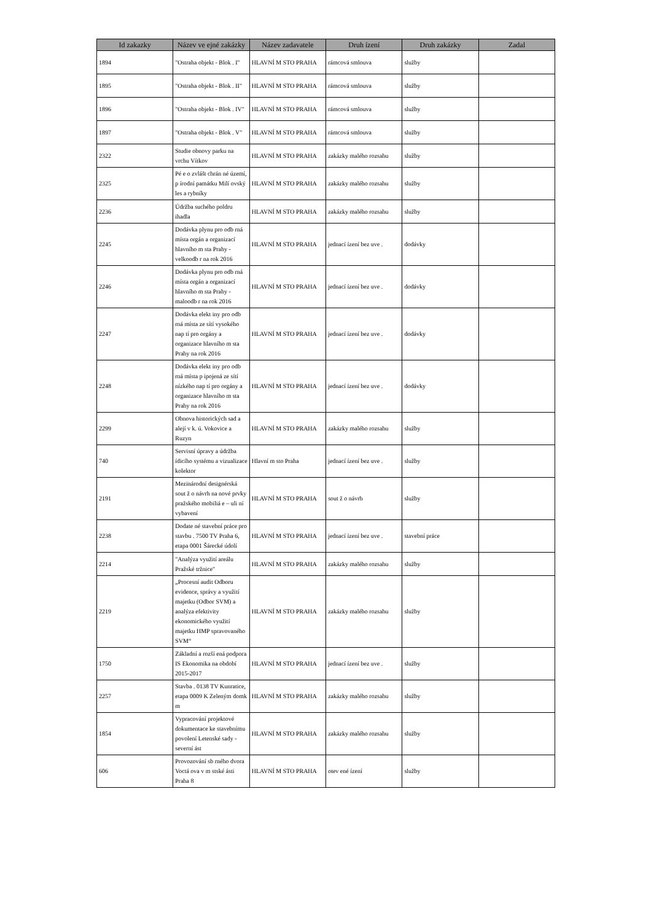| Id zakazky | Název ve ejné zakázky | Název zadavatele | Druh ízení | Druh zakázky | Zadal |
| --- | --- | --- | --- | --- | --- |
| 1894 | "Ostraha objekt - Blok . I" | HLAVNÍ M STO PRAHA | rámcová smlouva | služby | |
| 1895 | "Ostraha objekt - Blok . II" | HLAVNÍ M STO PRAHA | rámcová smlouva | služby | |
| 1896 | "Ostraha objekt - Blok . IV" | HLAVNÍ M STO PRAHA | rámcová smlouva | služby | |
| 1897 | "Ostraha objekt - Blok . V" | HLAVNÍ M STO PRAHA | rámcová smlouva | služby | |
| 2322 | Studie obnovy parku na vrchu Vítkov | HLAVNÍ M STO PRAHA | zakázky malého rozsahu | služby | |
| 2325 | Pé e o zvlášt chrán né území, p írodní památku Milí ovský les a rybníky | HLAVNÍ M STO PRAHA | zakázky malého rozsahu | služby | |
| 2236 | Údržba suchého poldru ihadla | HLAVNÍ M STO PRAHA | zakázky malého rozsahu | služby | |
| 2245 | Dodávka plynu pro odb rná místa orgán a organizací hlavního m sta Prahy - velkoodb r na rok 2016 | HLAVNÍ M STO PRAHA | jednací ízení bez uve . | dodávky | |
| 2246 | Dodávka plynu pro odb rná místa orgán a organizací hlavního m sta Prahy - maloodb r na rok 2016 | HLAVNÍ M STO PRAHA | jednací ízení bez uve . | dodávky | |
| 2247 | Dodávka elekt iny pro odb rná místa ze sítí vysokého nap tí pro orgány a organizace hlavního m sta Prahy na rok 2016 | HLAVNÍ M STO PRAHA | jednací ízení bez uve . | dodávky | |
| 2248 | Dodávka elekt iny pro odb rná místa p ipojená ze sítí nízkého nap tí pro orgány a organizace hlavního m sta Prahy na rok 2016 | HLAVNÍ M STO PRAHA | jednací ízení bez uve . | dodávky | |
| 2299 | Obnova historických sad a alejí v k. ú. Vokovice a Ruzyn | HLAVNÍ M STO PRAHA | zakázky malého rozsahu | služby | |
| 740 | Servisní úpravy a údržba ídicího systému a vizualizace kolektor | Hlavní m sto Praha | jednací ízení bez uve . | služby | |
| 2191 | Mezinárodní designérská sout ž o návrh na nové prvky pražského mobiliá e – uli ní vybavení | HLAVNÍ M STO PRAHA | sout ž o návrh | služby | |
| 2238 | Dodate né stavební práce pro stavbu . 7500 TV Praha 6, etapa 0001 Šárecké údolí | HLAVNÍ M STO PRAHA | jednací ízení bez uve . | stavební práce | |
| 2214 | "Analýza využití areálu Pražské tržnice" | HLAVNÍ M STO PRAHA | zakázky malého rozsahu | služby | |
| 2219 | „Procesní audit Odboru evidence, správy a využití majetku (Odbor SVM) a analýza efektivity ekonomického využití majetku HMP spravovaného SVM“ | HLAVNÍ M STO PRAHA | zakázky malého rozsahu | služby | |
| 1750 | Základní a rozší ená podpora IS Ekonomika na období 2015-2017 | HLAVNÍ M STO PRAHA | jednací ízení bez uve . | služby | |
| 2257 | Stavba . 0138 TV Kunratice, etapa 0009 K Zeleným domk m | HLAVNÍ M STO PRAHA | zakázky malého rozsahu | služby | |
| 1854 | Vypracování projektové dokumentace ke stavebnímu povolení Letenské sady - severní ást | HLAVNÍ M STO PRAHA | zakázky malého rozsahu | služby | |
| 606 | Provozování sb rného dvora Voctá ova v m stské ásti Praha 8 | HLAVNÍ M STO PRAHA | otev ené ízení | služby | |